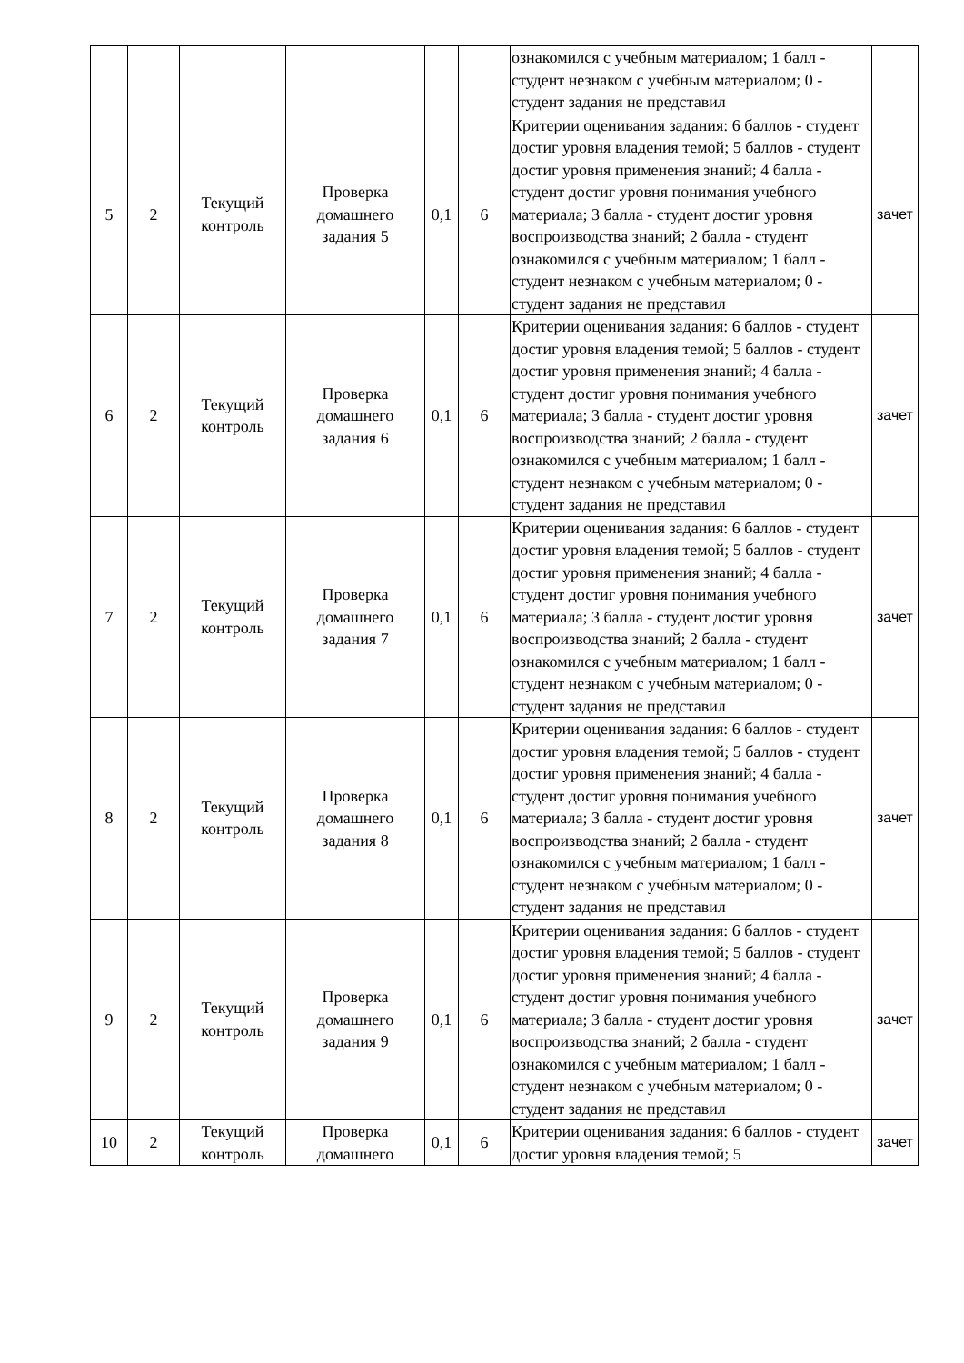| | | | | | | ознакомился с учебным материалом; 1 балл - студент незнаком с учебным материалом; 0 - студент задания не представил | |
| 5 | 2 | Текущий контроль | Проверка домашнего задания 5 | 0,1 | 6 | Критерии оценивания задания: 6 баллов - студент достиг уровня владения темой; 5 баллов - студент достиг уровня применения знаний; 4 балла - студент достиг уровня понимания учебного материала; 3 балла - студент достиг уровня воспроизводства знаний; 2 балла - студент ознакомился с учебным материалом; 1 балл - студент незнаком с учебным материалом; 0 - студент задания не представил | зачет |
| 6 | 2 | Текущий контроль | Проверка домашнего задания 6 | 0,1 | 6 | Критерии оценивания задания: 6 баллов - студент достиг уровня владения темой; 5 баллов - студент достиг уровня применения знаний; 4 балла - студент достиг уровня понимания учебного материала; 3 балла - студент достиг уровня воспроизводства знаний; 2 балла - студент ознакомился с учебным материалом; 1 балл - студент незнаком с учебным материалом; 0 - студент задания не представил | зачет |
| 7 | 2 | Текущий контроль | Проверка домашнего задания 7 | 0,1 | 6 | Критерии оценивания задания: 6 баллов - студент достиг уровня владения темой; 5 баллов - студент достиг уровня применения знаний; 4 балла - студент достиг уровня понимания учебного материала; 3 балла - студент достиг уровня воспроизводства знаний; 2 балла - студент ознакомился с учебным материалом; 1 балл - студент незнаком с учебным материалом; 0 - студент задания не представил | зачет |
| 8 | 2 | Текущий контроль | Проверка домашнего задания 8 | 0,1 | 6 | Критерии оценивания задания: 6 баллов - студент достиг уровня владения темой; 5 баллов - студент достиг уровня применения знаний; 4 балла - студент достиг уровня понимания учебного материала; 3 балла - студент достиг уровня воспроизводства знаний; 2 балла - студент ознакомился с учебным материалом; 1 балл - студент незнаком с учебным материалом; 0 - студент задания не представил | зачет |
| 9 | 2 | Текущий контроль | Проверка домашнего задания 9 | 0,1 | 6 | Критерии оценивания задания: 6 баллов - студент достиг уровня владения темой; 5 баллов - студент достиг уровня применения знаний; 4 балла - студент достиг уровня понимания учебного материала; 3 балла - студент достиг уровня воспроизводства знаний; 2 балла - студент ознакомился с учебным материалом; 1 балл - студент незнаком с учебным материалом; 0 - студент задания не представил | зачет |
| 10 | 2 | Текущий контроль | Проверка домашнего | 0,1 | 6 | Критерии оценивания задания: 6 баллов - студент достиг уровня владения темой; 5 | зачет |